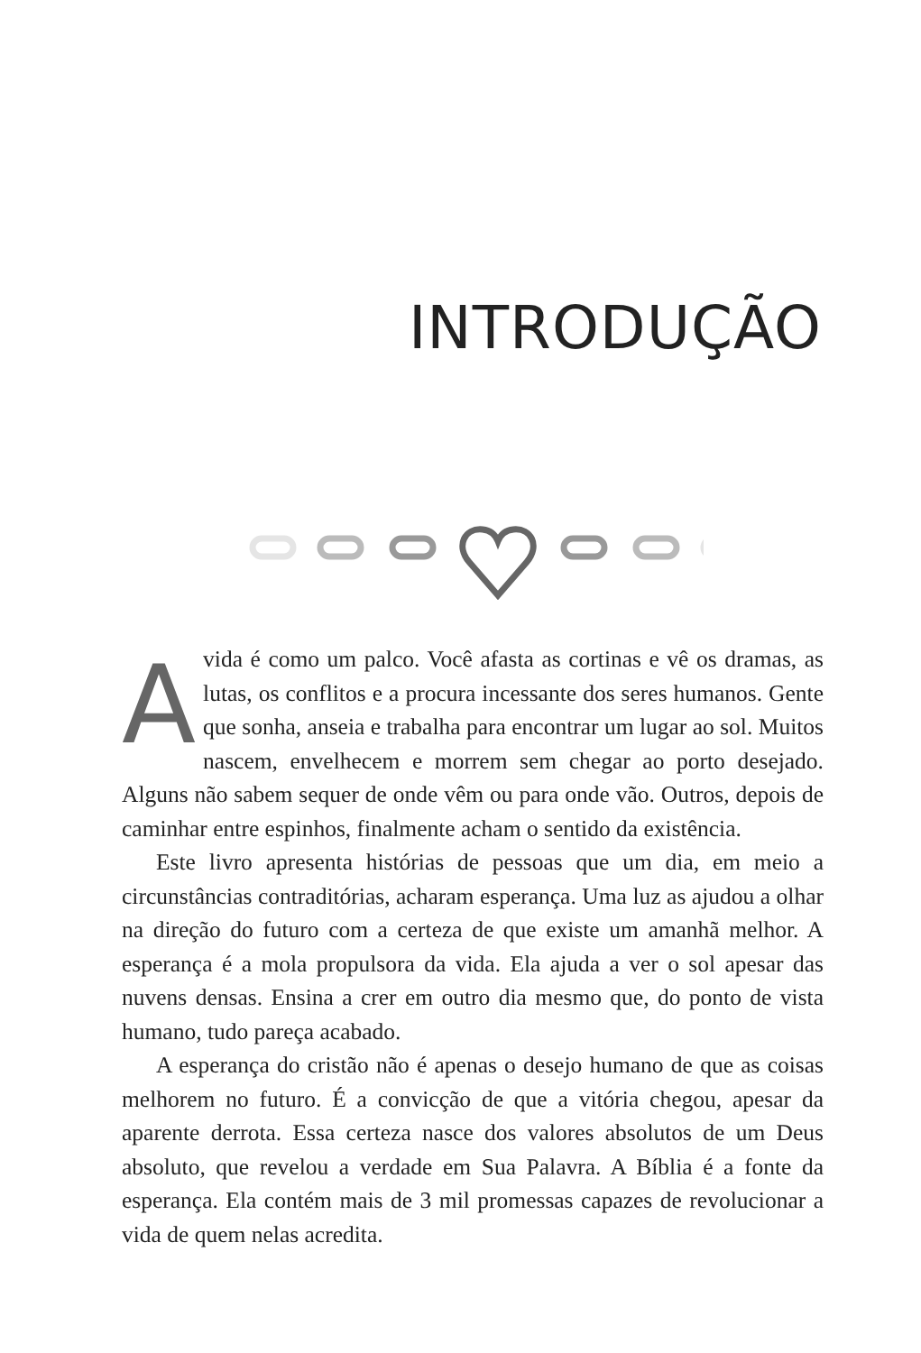INTRODUÇÃO
Avida é como um palco. Você afasta as cortinas e vê os dramas, as lutas, os conflitos e a procura incessante dos seres humanos. Gente que sonha, anseia e trabalha para encontrar um lugar ao sol. Muitos nascem, envelhecem e morrem sem chegar ao porto desejado. Alguns não sabem sequer de onde vêm ou para onde vão. Outros, depois de caminhar entre espinhos, finalmente acham o sentido da existência.
Este livro apresenta histórias de pessoas que um dia, em meio a circunstâncias contraditórias, acharam esperança. Uma luz as ajudou a olhar na direção do futuro com a certeza de que existe um amanhã melhor. A esperança é a mola propulsora da vida. Ela ajuda a ver o sol apesar das nuvens densas. Ensina a crer em outro dia mesmo que, do ponto de vista humano, tudo pareça acabado.
A esperança do cristão não é apenas o desejo humano de que as coisas melhorem no futuro. É a convicção de que a vitória chegou, apesar da aparente derrota. Essa certeza nasce dos valores absolutos de um Deus absoluto, que revelou a verdade em Sua Palavra. A Bíblia é a fonte da esperança. Ela contém mais de 3 mil promessas capazes de revolucionar a vida de quem nelas acredita.